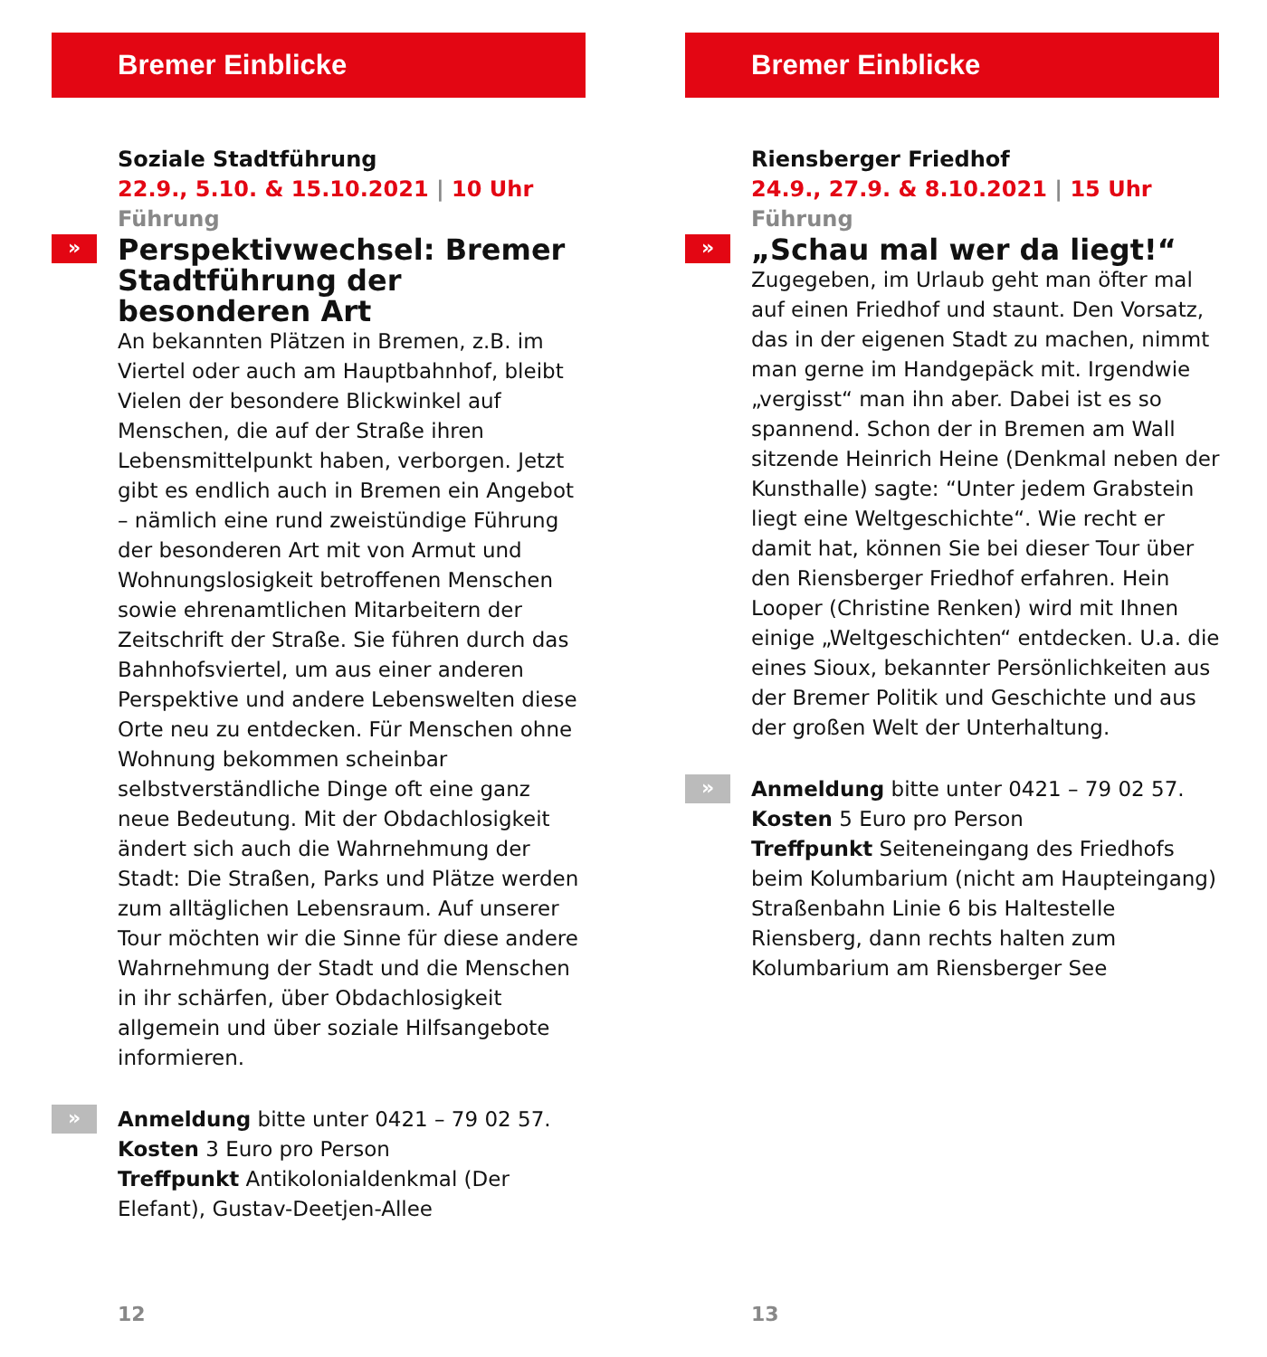Bremer Einblicke
Soziale Stadtführung
22.9., 5.10. & 15.10.2021 | 10 Uhr Führung
»
Perspektivwechsel: Bremer Stadtführung der besonderen Art
An bekannten Plätzen in Bremen, z.B. im Viertel oder auch am Hauptbahnhof, bleibt Vielen der besondere Blickwinkel auf Menschen, die auf der Straße ihren Lebensmittelpunkt haben, verborgen. Jetzt gibt es endlich auch in Bremen ein Angebot – nämlich eine rund zweistündige Führung der besonderen Art mit von Armut und Wohnungslosigkeit betroffenen Menschen sowie ehrenamtlichen Mitarbeitern der Zeitschrift der Straße. Sie führen durch das Bahnhofsviertel, um aus einer anderen Perspektive und andere Lebenswelten diese Orte neu zu entdecken. Für Menschen ohne Wohnung bekommen scheinbar selbstverständliche Dinge oft eine ganz neue Bedeutung. Mit der Obdachlosigkeit ändert sich auch die Wahrnehmung der Stadt: Die Straßen, Parks und Plätze werden zum alltäglichen Lebensraum. Auf unserer Tour möchten wir die Sinne für diese andere Wahrnehmung der Stadt und die Menschen in ihr schärfen, über Obdachlosigkeit allgemein und über soziale Hilfsangebote informieren.
»
Anmeldung bitte unter 0421 – 79 02 57.
Kosten 3 Euro pro Person
Treffpunkt Antikolonialdenkmal (Der Elefant), Gustav-Deetjen-Allee
12
Bremer Einblicke
Riensberger Friedhof
24.9., 27.9. & 8.10.2021 | 15 Uhr Führung
»
„Schau mal wer da liegt!“
Zugegeben, im Urlaub geht man öfter mal auf einen Friedhof und staunt. Den Vorsatz, das in der eigenen Stadt zu machen, nimmt man gerne im Handgepäck mit. Irgendwie „vergisst“ man ihn aber. Dabei ist es so spannend. Schon der in Bremen am Wall sitzende Heinrich Heine (Denkmal neben der Kunsthalle) sagte: “Unter jedem Grabstein liegt eine Weltgeschichte“. Wie recht er damit hat, können Sie bei dieser Tour über den Riensberger Friedhof erfahren. Hein Looper (Christine Renken) wird mit Ihnen einige „Weltgeschichten“ entdecken. U.a. die eines Sioux, bekannter Persönlichkeiten aus der Bremer Politik und Geschichte und aus der großen Welt der Unterhaltung.
»
Anmeldung bitte unter 0421 – 79 02 57.
Kosten 5 Euro pro Person
Treffpunkt Seiteneingang des Friedhofs beim Kolumbarium (nicht am Haupteingang) Straßenbahn Linie 6 bis Haltestelle Riensberg, dann rechts halten zum Kolumbarium am Riensberger See
13